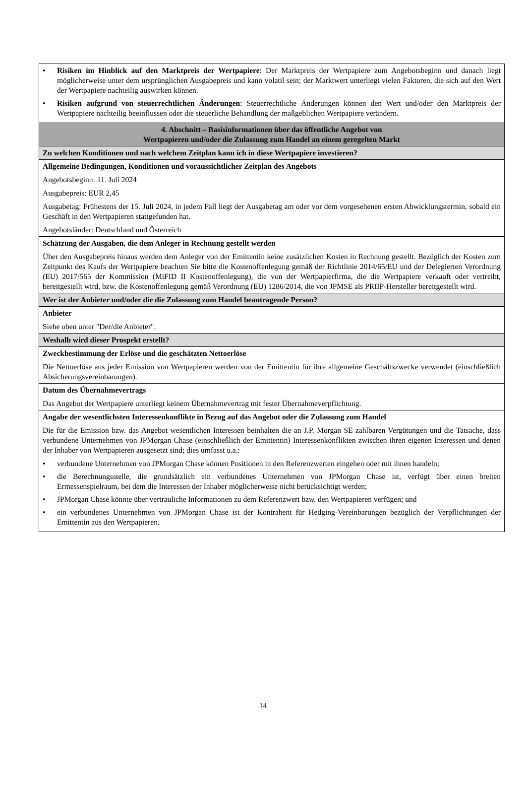| • Risiken im Hinblick auf den Marktpreis der Wertpapiere : Der Marktpreis der Wertpapiere zum Angebotsbeginn und danach liegt möglicherweise unter dem ursprünglichen Ausgabepreis und kann volatil sein; der Marktwert unterliegt vielen Faktoren, die sich auf den Wert der Wertpapiere nachteilig auswirken können. • Risiken aufgrund von steuerrechtlichen Änderungen : Steuerrechtliche Änderungen können den Wert und/oder den Marktpreis der Wertpapiere nachteilig beeinflussen oder die steuerliche Behandlung der maßgeblichen Wertpapiere verändern. |
| 4. Abschnitt – Basisinformationen über das öffentliche Angebot von Wertpapieren und/oder die Zulassung zum Handel an einem geregelten Markt |
| Zu welchen Konditionen und nach welchem Zeitplan kann ich in diese Wertpapiere investieren? |
| Allgemeine Bedingungen, Konditionen und voraussichtlicher Zeitplan des Angebots Angebotsbeginn: 11. Juli 2024 Ausgabepreis: EUR 2,45 Ausgabetag: Frühestens der 15. Juli 2024, in jedem Fall liegt der Ausgabetag am oder vor dem vorgesehenen ersten Abwicklungstermin, sobald ein Geschäft in den Wertpapieren stattgefunden hat. Angebotsländer: Deutschland und Österreich |
| Schätzung der Ausgaben, die dem Anleger in Rechnung gestellt werden Über den Ausgabepreis hinaus werden dem Anleger von der Emittentin keine zusätzlichen Kosten in Rechnung gestellt. Bezüglich der Kosten zum Zeitpunkt des Kaufs der Wertpapiere beachten Sie bitte die Kostenoffenlegung gemäß der Richtlinie 2014/65/EU und der Delegierten Verordnung (EU) 2017/565 der Kommission (MiFID II Kostenoffenlegung), die von der Wertpapierfirma, die die Wertpapiere verkauft oder vertreibt, bereitgestellt wird, bzw. die Kostenoffenlegung gemäß Verordnung (EU) 1286/2014, die von JPMSE als PRIIP-Hersteller bereitgestellt wird. |
| Wer ist der Anbieter und/oder die die Zulassung zum Handel beantragende Person? |
| Anbieter Siehe oben unter "Der/die Anbieter". |
| Weshalb wird dieser Prospekt erstellt? |
| Zweckbestimmung der Erlöse und die geschätzten Nettoerlöse Die Nettoerlöse aus jeder Emission von Wertpapieren werden von der Emittentin für ihre allgemeine Geschäftszwecke verwendet (einschließlich Absicherungsvereinbarungen). |
| Datum des Übernahmevertrags Das Angebot der Wertpapiere unterliegt keinem Übernahmevertrag mit fester Übernahmeverpflichtung. |
| Angabe der wesentlichsten Interessenkonflikte in Bezug auf das Angebot oder die Zulassung zum Handel Die für die Emission bzw. das Angebot wesentlichen Interessen beinhalten die an J.P. Morgan SE zahlbaren Vergütungen und die Tatsache, dass verbundene Unternehmen von JPMorgan Chase (einschließlich der Emittentin) Interessenkonflikten zwischen ihren eigenen Interessen und denen der Inhaber von Wertpapieren ausgesetzt sind; dies umfasst u.a.: • verbundene Unternehmen von JPMorgan Chase können Positionen in den Referenzwerten eingehen oder mit ihnen handeln; • die Berechnungsstelle, die grundsätzlich ein verbundenes Unternehmen von JPMorgan Chase ist, verfügt über einen breiten Ermessenspielraum, bei dem die Interessen der Inhaber möglicherweise nicht berücksichtigt werden; • JPMorgan Chase könnte über vertrauliche Informationen zu dem Referenzwert bzw. den Wertpapieren verfügen; und • ein verbundenes Unternehmen von JPMorgan Chase ist der Kontrahent für Hedging-Vereinbarungen bezüglich der Verpflichtungen der Emittentin aus den Wertpapieren. |
14